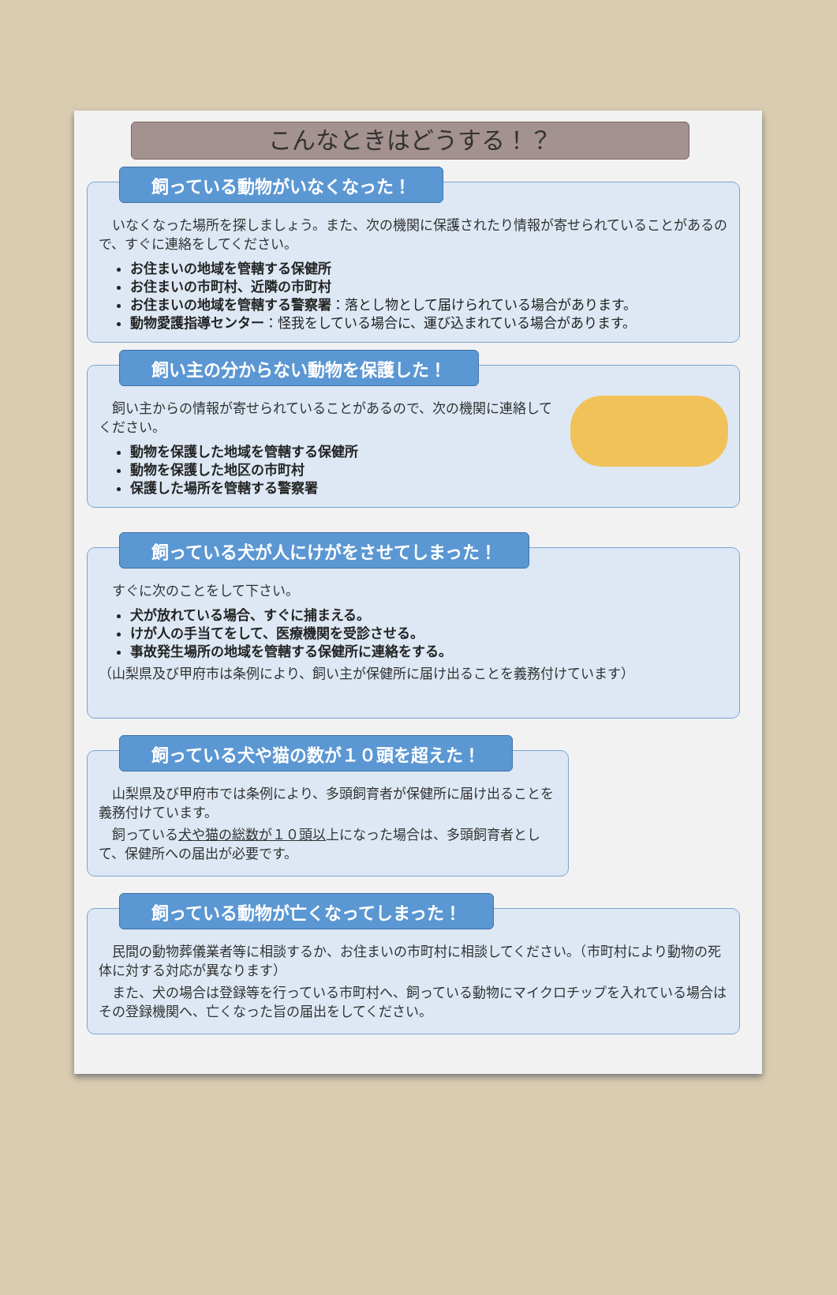こんなときはどうする！？
飼っている動物がいなくなった！
　いなくなった場所を探しましょう。また、次の機関に保護されたり情報が寄せられていることがあるので、すぐに連絡をしてください。
お住まいの地域を管轄する保健所
お住まいの市町村、近隣の市町村
お住まいの地域を管轄する警察署：落とし物として届けられている場合があります。
動物愛護指導センター：怪我をしている場合に、運び込まれている場合があります。
飼い主の分からない動物を保護した！
　飼い主からの情報が寄せられていることがあるので、次の機関に連絡してください。
動物を保護した地域を管轄する保健所
動物を保護した地区の市町村
保護した場所を管轄する警察署
飼っている犬が人にけがをさせてしまった！
　すぐに次のことをして下さい。
犬が放れている場合、すぐに捕まえる。
けが人の手当てをして、医療機関を受診させる。
事故発生場所の地域を管轄する保健所に連絡をする。
（山梨県及び甲府市は条例により、飼い主が保健所に届け出ることを義務付けています）
飼っている犬や猫の数が１０頭を超えた！
　山梨県及び甲府市では条例により、多頭飼育者が保健所に届け出ることを義務付けています。
　飼っている犬や猫の総数が１０頭以上になった場合は、多頭飼育者として、保健所への届出が必要です。
飼っている動物が亡くなってしまった！
　民間の動物葬儀業者等に相談するか、お住まいの市町村に相談してください。（市町村により動物の死体に対する対応が異なります）
　また、犬の場合は登録等を行っている市町村へ、飼っている動物にマイクロチップを入れている場合はその登録機関へ、亡くなった旨の届出をしてください。